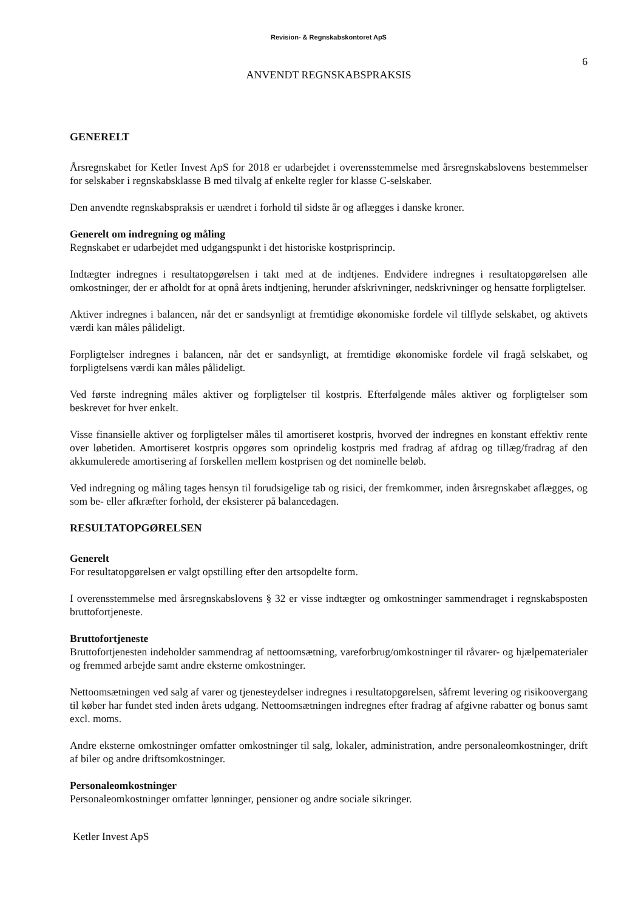Revision- & Regnskabskontoret ApS
6
ANVENDT REGNSKABSPRAKSIS
GENERELT
Årsregnskabet for Ketler Invest ApS for 2018 er udarbejdet i overensstemmelse med årsregnskabslovens bestemmelser for selskaber i regnskabsklasse B med tilvalg af enkelte regler for klasse C-selskaber.
Den anvendte regnskabspraksis er uændret i forhold til sidste år og aflægges i danske kroner.
Generelt om indregning og måling
Regnskabet er udarbejdet med udgangspunkt i det historiske kostprisprincip.
Indtægter indregnes i resultatopgørelsen i takt med at de indtjenes. Endvidere indregnes i resultatopgørelsen alle omkostninger, der er afholdt for at opnå årets indtjening, herunder afskrivninger, nedskrivninger og hensatte forpligtelser.
Aktiver indregnes i balancen, når det er sandsynligt at fremtidige økonomiske fordele vil tilflyde selskabet, og aktivets værdi kan måles pålideligt.
Forpligtelser indregnes i balancen, når det er sandsynligt, at fremtidige økonomiske fordele vil fragå selskabet, og forpligtelsens værdi kan måles pålideligt.
Ved første indregning måles aktiver og forpligtelser til kostpris. Efterfølgende måles aktiver og forpligtelser som beskrevet for hver enkelt.
Visse finansielle aktiver og forpligtelser måles til amortiseret kostpris, hvorved der indregnes en konstant effektiv rente over løbetiden. Amortiseret kostpris opgøres som oprindelig kostpris med fradrag af afdrag og tillæg/fradrag af den akkumulerede amortisering af forskellen mellem kostprisen og det nominelle beløb.
Ved indregning og måling tages hensyn til forudsigelige tab og risici, der fremkommer, inden årsregnskabet aflægges, og som be- eller afkræfter forhold, der eksisterer på balancedagen.
RESULTATOPGØRELSEN
Generelt
For resultatopgørelsen er valgt opstilling efter den artsopdelte form.
I overensstemmelse med årsregnskabslovens § 32 er visse indtægter og omkostninger sammendraget i regnskabsposten bruttofortjeneste.
Bruttofortjeneste
Bruttofortjenesten indeholder sammendrag af nettoomsætning, vareforbrug/omkostninger til råvarer- og hjælpematerialer og fremmed arbejde samt andre eksterne omkostninger.
Nettoomsætningen ved salg af varer og tjenesteydelser indregnes i resultatopgørelsen, såfremt levering og risikoovergang til køber har fundet sted inden årets udgang. Nettoomsætningen indregnes efter fradrag af afgivne rabatter og bonus samt excl. moms.
Andre eksterne omkostninger omfatter omkostninger til salg, lokaler, administration, andre personaleomkostninger, drift af biler og andre driftsomkostninger.
Personaleomkostninger
Personaleomkostninger omfatter lønninger, pensioner og andre sociale sikringer.
Ketler Invest ApS